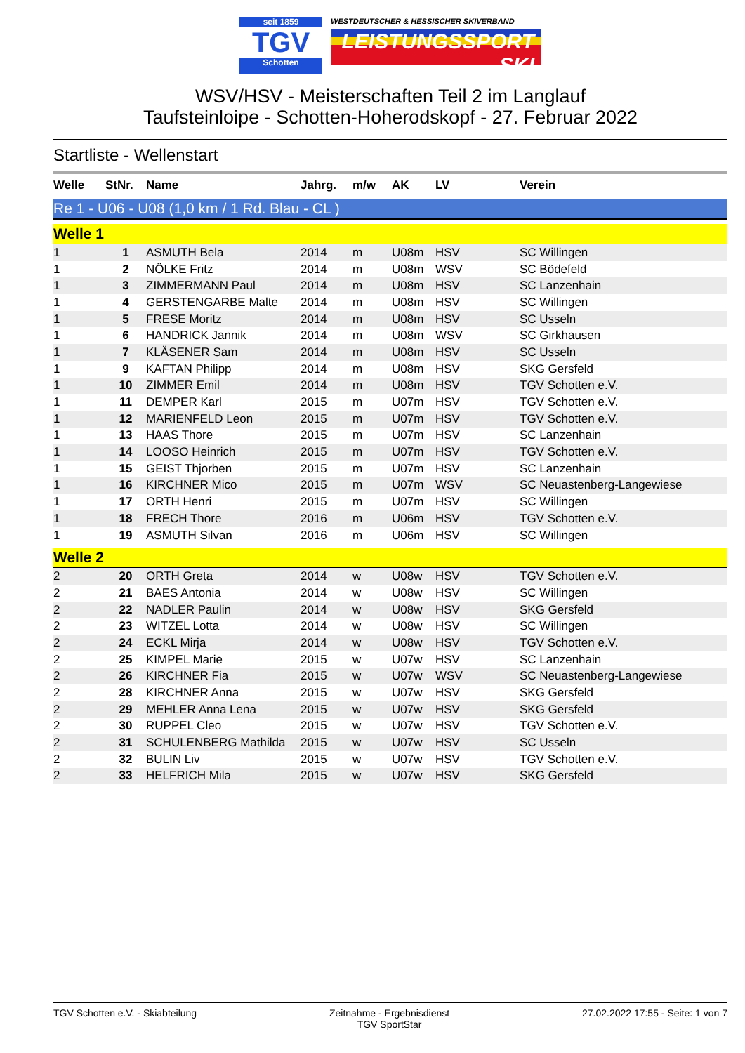seit 1859
TGV
Schotten
WESTDEUTSCHER & HESSISCHER SKIVERBAND
LEISTUNGSSPORT SKI
WSV/HSV - Meisterschaften Teil 2 im Langlauf
Taufsteinloipe - Schotten-Hoherodskopf - 27. Februar 2022
Startliste - Wellenstart
| Welle | StNr. | Name | Jahrg. | m/w | AK | LV | Verein |
| --- | --- | --- | --- | --- | --- | --- | --- |
| Re 1 - U06 - U08 (1,0 km / 1 Rd. Blau - CL ) | | | | | | | |
| Welle 1 | | | | | | | |
| 1 | 1 | ASMUTH Bela | 2014 | m | U08m | HSV | SC Willingen |
| 1 | 2 | NÖLKE Fritz | 2014 | m | U08m | WSV | SC Bödefeld |
| 1 | 3 | ZIMMERMANN Paul | 2014 | m | U08m | HSV | SC Lanzenhain |
| 1 | 4 | GERSTENGARBE Malte | 2014 | m | U08m | HSV | SC Willingen |
| 1 | 5 | FRESE Moritz | 2014 | m | U08m | HSV | SC Usseln |
| 1 | 6 | HANDRICK Jannik | 2014 | m | U08m | WSV | SC Girkhausen |
| 1 | 7 | KLÄSENER Sam | 2014 | m | U08m | HSV | SC Usseln |
| 1 | 9 | KAFTAN Philipp | 2014 | m | U08m | HSV | SKG Gersfeld |
| 1 | 10 | ZIMMER Emil | 2014 | m | U08m | HSV | TGV Schotten e.V. |
| 1 | 11 | DEMPER Karl | 2015 | m | U07m | HSV | TGV Schotten e.V. |
| 1 | 12 | MARIENFELD Leon | 2015 | m | U07m | HSV | TGV Schotten e.V. |
| 1 | 13 | HAAS Thore | 2015 | m | U07m | HSV | SC Lanzenhain |
| 1 | 14 | LOOSO Heinrich | 2015 | m | U07m | HSV | TGV Schotten e.V. |
| 1 | 15 | GEIST Thjorben | 2015 | m | U07m | HSV | SC Lanzenhain |
| 1 | 16 | KIRCHNER Mico | 2015 | m | U07m | WSV | SC Neuastenberg-Langewiese |
| 1 | 17 | ORTH Henri | 2015 | m | U07m | HSV | SC Willingen |
| 1 | 18 | FRECH Thore | 2016 | m | U06m | HSV | TGV Schotten e.V. |
| 1 | 19 | ASMUTH Silvan | 2016 | m | U06m | HSV | SC Willingen |
| Welle 2 | | | | | | | |
| 2 | 20 | ORTH Greta | 2014 | w | U08w | HSV | TGV Schotten e.V. |
| 2 | 21 | BAES Antonia | 2014 | w | U08w | HSV | SC Willingen |
| 2 | 22 | NADLER Paulin | 2014 | w | U08w | HSV | SKG Gersfeld |
| 2 | 23 | WITZEL Lotta | 2014 | w | U08w | HSV | SC Willingen |
| 2 | 24 | ECKL Mirja | 2014 | w | U08w | HSV | TGV Schotten e.V. |
| 2 | 25 | KIMPEL Marie | 2015 | w | U07w | HSV | SC Lanzenhain |
| 2 | 26 | KIRCHNER Fia | 2015 | w | U07w | WSV | SC Neuastenberg-Langewiese |
| 2 | 28 | KIRCHNER Anna | 2015 | w | U07w | HSV | SKG Gersfeld |
| 2 | 29 | MEHLER Anna Lena | 2015 | w | U07w | HSV | SKG Gersfeld |
| 2 | 30 | RUPPEL Cleo | 2015 | w | U07w | HSV | TGV Schotten e.V. |
| 2 | 31 | SCHULENBERG Mathilda | 2015 | w | U07w | HSV | SC Usseln |
| 2 | 32 | BULIN Liv | 2015 | w | U07w | HSV | TGV Schotten e.V. |
| 2 | 33 | HELFRICH Mila | 2015 | w | U07w | HSV | SKG Gersfeld |
TGV Schotten e.V. - Skiabteilung
Zeitnahme - Ergebnisdienst
TGV SportStar
27.02.2022 17:55 - Seite: 1 von 7